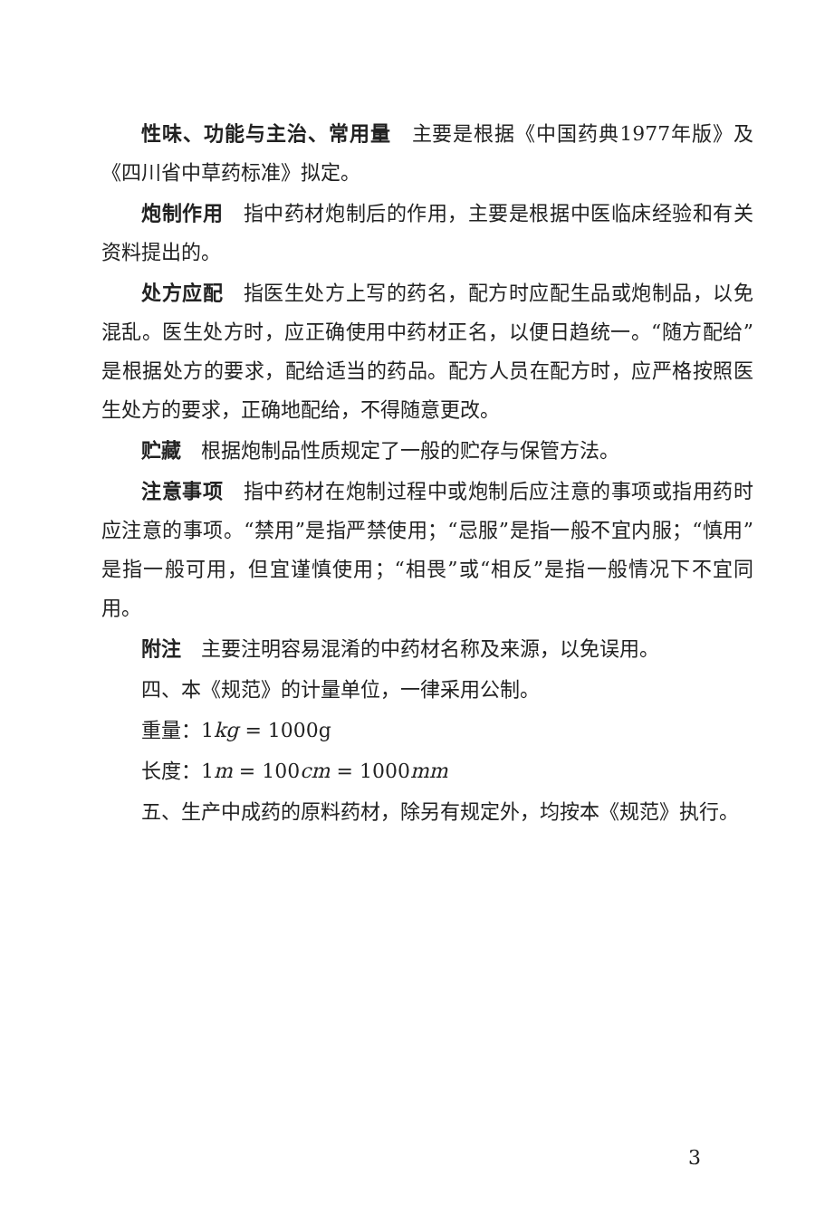性味、功能与主治、常用量　主要是根据《中国药典1977年版》及《四川省中草药标准》拟定。
炮制作用　指中药材炮制后的作用，主要是根据中医临床经验和有关资料提出的。
处方应配　指医生处方上写的药名，配方时应配生品或炮制品，以免混乱。医生处方时，应正确使用中药材正名，以便日趋统一。“随方配给”是根据处方的要求，配给适当的药品。配方人员在配方时，应严格按照医生处方的要求，正确地配给，不得随意更改。
贮藏　根据炮制品性质规定了一般的贮存与保管方法。
注意事项　指中药材在炮制过程中或炮制后应注意的事项或指用药时应注意的事项。“禁用”是指严禁使用；“忌服”是指一般不宜内服；“慎用”是指一般可用，但宜谨慎使用；“相畏”或“相反”是指一般情况下不宜同用。
附注　主要注明容易混淆的中药材名称及来源，以免误用。
四、本《规范》的计量单位，一律采用公制。
重量：1kg = 1000g
长度：1m = 100cm = 1000mm
五、生产中成药的原料药材，除另有规定外，均按本《规范》执行。
3